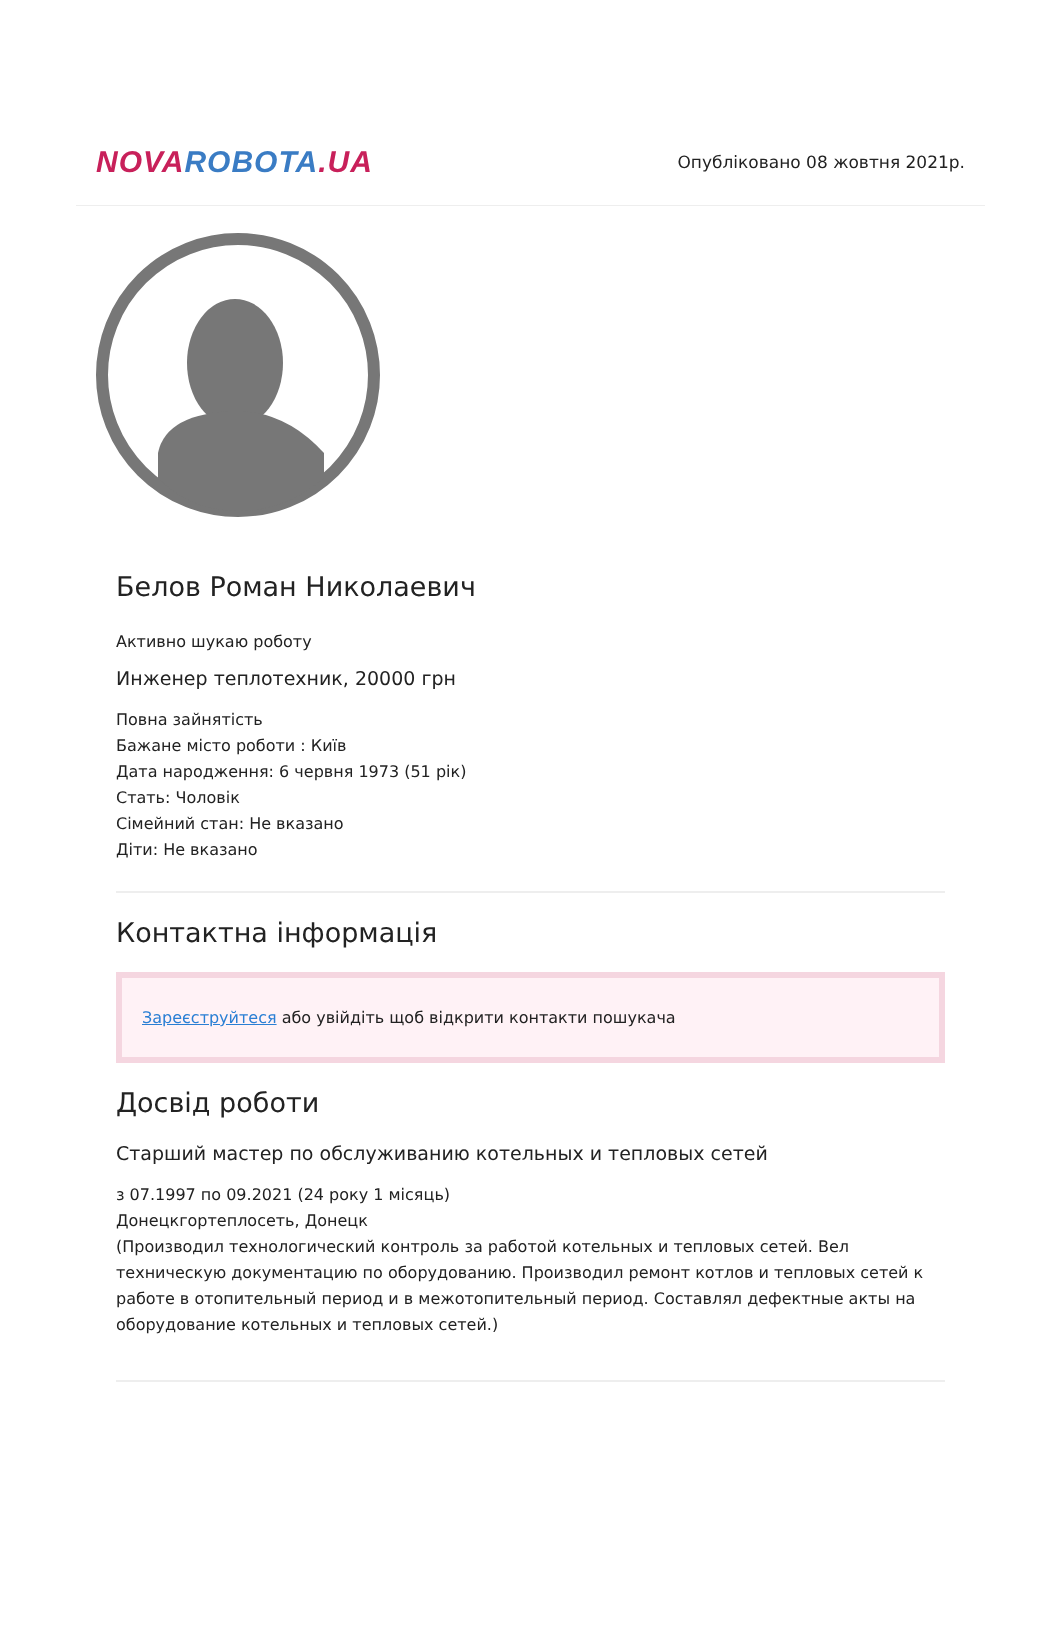NOVA ROBOTA.UA
Опубліковано 08 жовтня 2021р.
Белов Роман Николаевич
Активно шукаю роботу
Инженер теплотехник, 20000 грн
Повна зайнятість
Бажане місто роботи : Київ
Дата народження: 6 червня 1973 (51 рік)
Стать: Чоловік
Сімейний стан: Не вказано
Діти: Не вказано
Контактна інформація
Зареєструйтеся або увійдіть щоб відкрити контакти пошукача
Досвід роботи
Старший мастер по обслуживанию котельных и тепловых сетей
з 07.1997 по 09.2021 (24 року 1 місяць)
Донецкгортеплосеть, Донецк
(Производил технологический контроль за работой котельных и тепловых сетей. Вел техническую документацию по оборудованию. Производил ремонт котлов и тепловых сетей к работе в отопительный период и в межотопительный период. Составлял дефектные акты на оборудование котельных и тепловых сетей.)